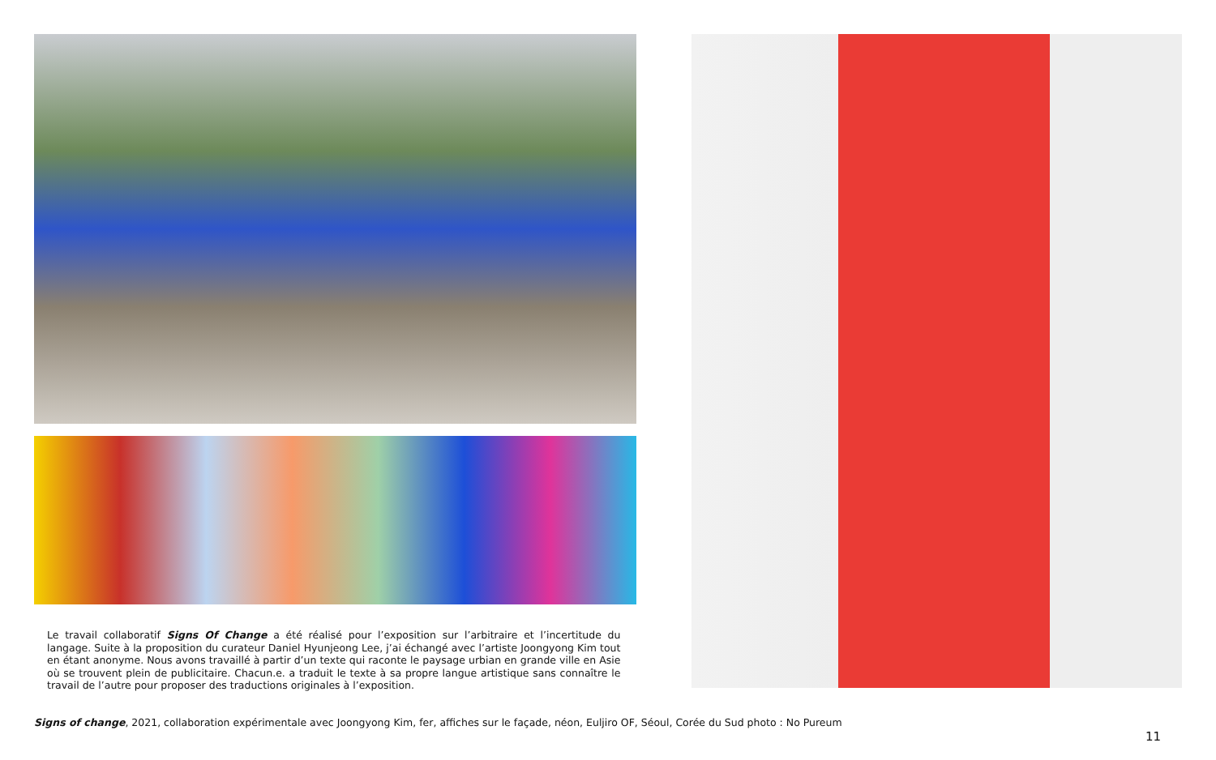Le travail collaboratif Signs Of Change a été réalisé pour l’exposition sur l’arbitraire et l’incertitude du langage. Suite à la proposition du curateur Daniel Hyunjeong Lee, j’ai échangé avec l’artiste Joongyong Kim tout en étant anonyme. Nous avons travaillé à partir d’un texte qui raconte le paysage urbian en grande ville en Asie où se trouvent plein de publicitaire. Chacun.e. a traduit le texte à sa propre langue artistique sans connaître le travail de l’autre pour proposer des traductions originales à l’exposition.
Signs of change, 2021, collaboration expérimentale avec Joongyong Kim, fer, affiches sur le façade, néon, Euljiro OF, Séoul, Corée du Sud photo : No Pureum
11